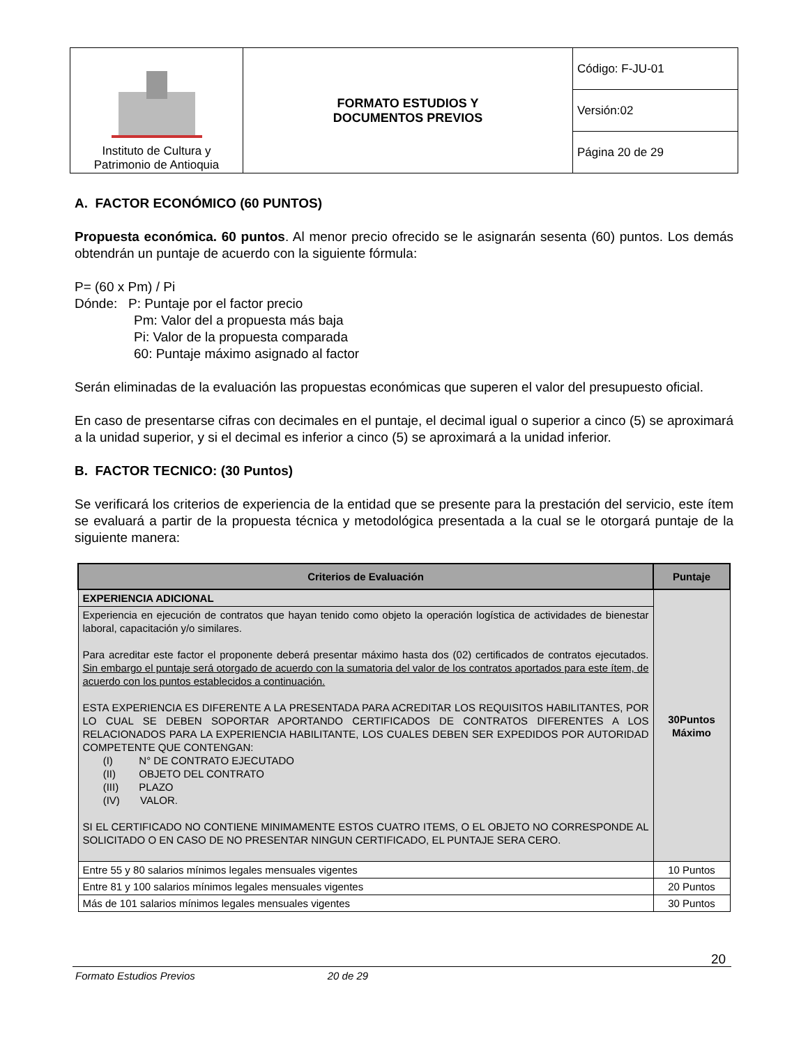| Instituto de Cultura y Patrimonio de Antioquia | FORMATO ESTUDIOS Y DOCUMENTOS PREVIOS | Código: F-JU-01 |
| | | Versión:02 |
| | | Página 20 de 29 |
A. FACTOR ECONÓMICO (60 PUNTOS)
Propuesta económica. 60 puntos. Al menor precio ofrecido se le asignarán sesenta (60) puntos. Los demás obtendrán un puntaje de acuerdo con la siguiente fórmula:
P= (60 x Pm) / Pi
Dónde: P: Puntaje por el factor precio
Pm: Valor del a propuesta más baja
Pi: Valor de la propuesta comparada
60: Puntaje máximo asignado al factor
Serán eliminadas de la evaluación las propuestas económicas que superen el valor del presupuesto oficial.
En caso de presentarse cifras con decimales en el puntaje, el decimal igual o superior a cinco (5) se aproximará a la unidad superior, y si el decimal es inferior a cinco (5) se aproximará a la unidad inferior.
B. FACTOR TECNICO: (30 Puntos)
Se verificará los criterios de experiencia de la entidad que se presente para la prestación del servicio, este ítem se evaluará a partir de la propuesta técnica y metodológica presentada a la cual se le otorgará puntaje de la siguiente manera:
| Criterios de Evaluación | Puntaje |
| --- | --- |
| EXPERIENCIA ADICIONAL | 30Puntos Máximo |
| Experiencia en ejecución de contratos que hayan tenido como objeto la operación logística de actividades de bienestar laboral, capacitación y/o similares. Para acreditar este factor el proponente deberá presentar máximo hasta dos (02) certificados de contratos ejecutados. Sin embargo el puntaje será otorgado de acuerdo con la sumatoria del valor de los contratos aportados para este ítem, de acuerdo con los puntos establecidos a continuación. ESTA EXPERIENCIA ES DIFERENTE A LA PRESENTADA PARA ACREDITAR LOS REQUISITOS HABILITANTES, POR LO CUAL SE DEBEN SOPORTAR APORTANDO CERTIFICADOS DE CONTRATOS DIFERENTES A LOS RELACIONADOS PARA LA EXPERIENCIA HABILITANTE, LOS CUALES DEBEN SER EXPEDIDOS POR AUTORIDAD COMPETENTE QUE CONTENGAN: (I) N° DE CONTRATO EJECUTADO (II) OBJETO DEL CONTRATO (III) PLAZO (IV) VALOR. SI EL CERTIFICADO NO CONTIENE MINIMAMENTE ESTOS CUATRO ITEMS, O EL OBJETO NO CORRESPONDE AL SOLICITADO O EN CASO DE NO PRESENTAR NINGUN CERTIFICADO, EL PUNTAJE SERA CERO. | |
| Entre 55 y 80 salarios mínimos legales mensuales vigentes | 10 Puntos |
| Entre 81 y 100 salarios mínimos legales mensuales vigentes | 20 Puntos |
| Más de 101 salarios mínimos legales mensuales vigentes | 30 Puntos |
20
Formato Estudios Previos 20 de 29